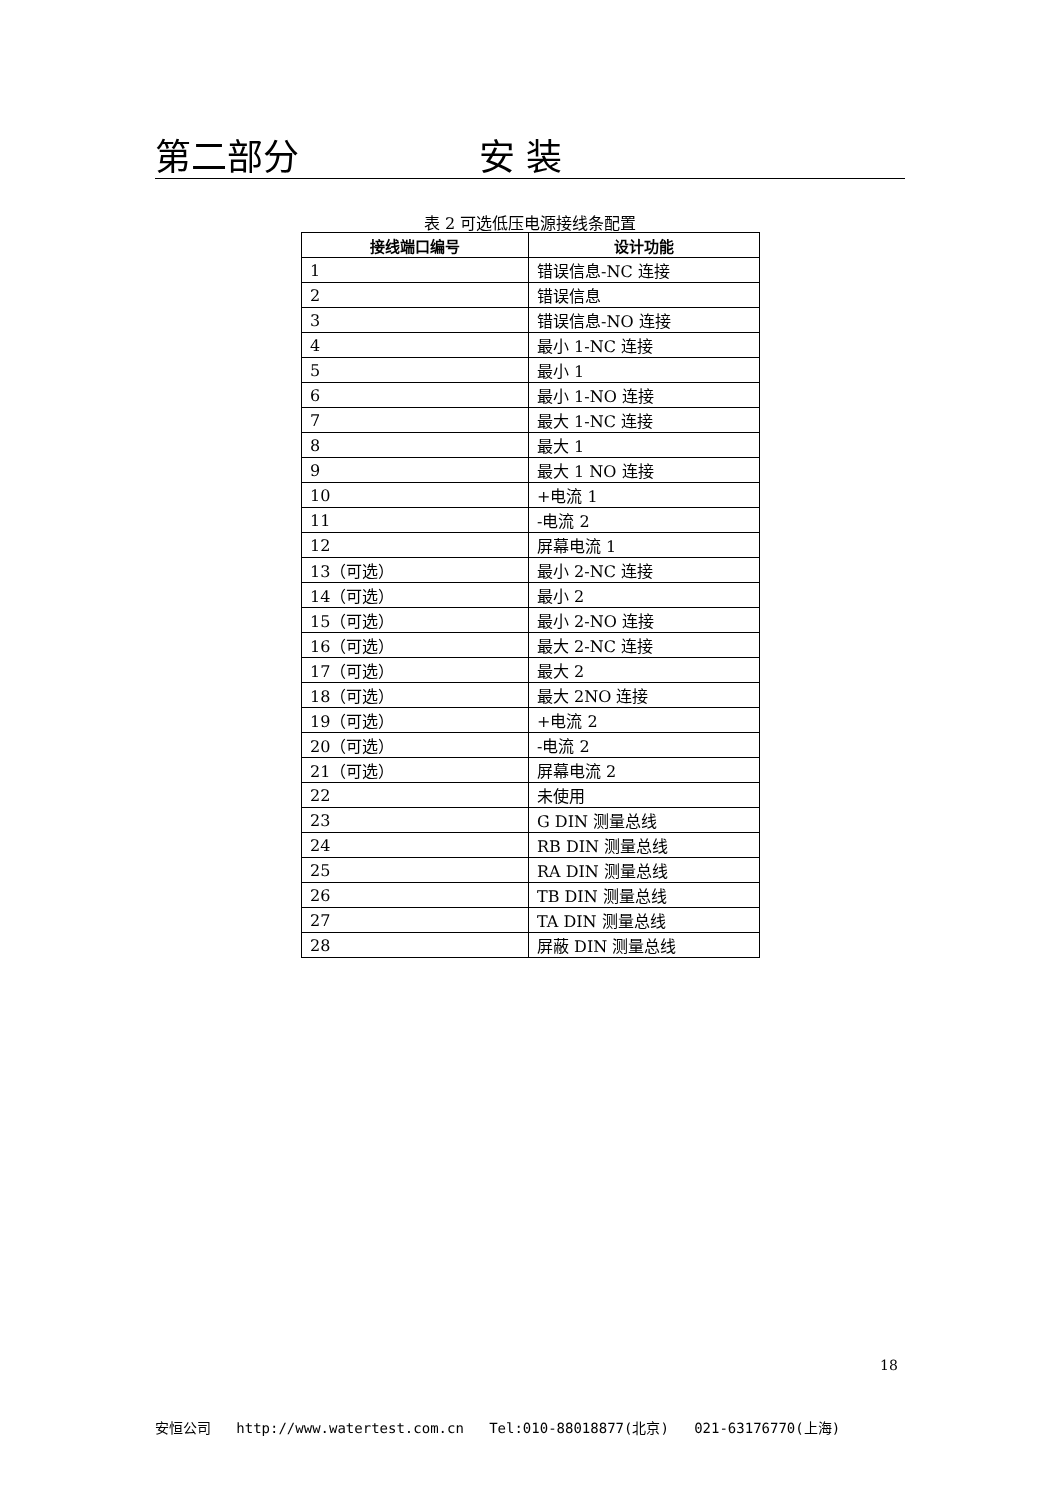第二部分 安 装
表 2 可选低压电源接线条配置
| 接线端口编号 | 设计功能 |
| --- | --- |
| 1 | 错误信息-NC 连接 |
| 2 | 错误信息 |
| 3 | 错误信息-NO 连接 |
| 4 | 最小 1-NC 连接 |
| 5 | 最小 1 |
| 6 | 最小 1-NO 连接 |
| 7 | 最大 1-NC 连接 |
| 8 | 最大 1 |
| 9 | 最大 1 NO 连接 |
| 10 | +电流 1 |
| 11 | -电流 2 |
| 12 | 屏幕电流 1 |
| 13（可选） | 最小 2-NC 连接 |
| 14（可选） | 最小 2 |
| 15（可选） | 最小 2-NO 连接 |
| 16（可选） | 最大 2-NC 连接 |
| 17（可选） | 最大 2 |
| 18（可选） | 最大 2NO 连接 |
| 19（可选） | +电流 2 |
| 20（可选） | -电流 2 |
| 21（可选） | 屏幕电流 2 |
| 22 | 未使用 |
| 23 | G DIN 测量总线 |
| 24 | RB DIN 测量总线 |
| 25 | RA DIN 测量总线 |
| 26 | TB DIN 测量总线 |
| 27 | TA DIN 测量总线 |
| 28 | 屏蔽 DIN 测量总线 |
18
安恒公司 http://www.watertest.com.cn Tel:010-88018877(北京) 021-63176770(上海)